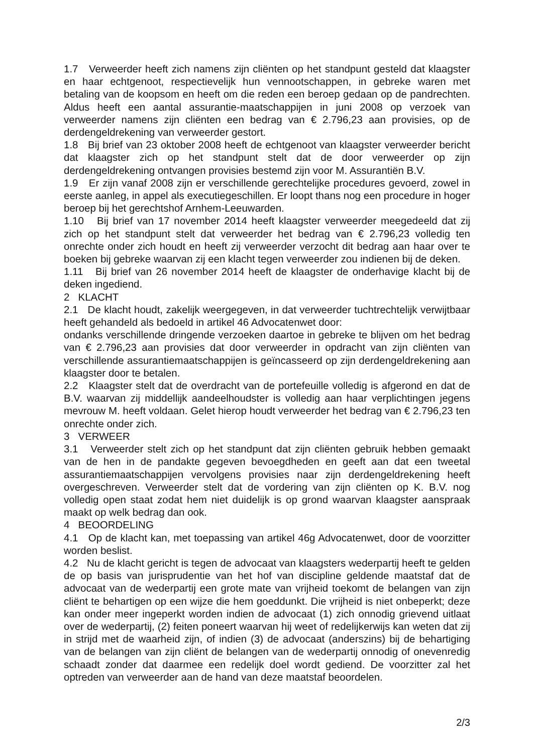1.7 Verweerder heeft zich namens zijn cliënten op het standpunt gesteld dat klaagster en haar echtgenoot, respectievelijk hun vennootschappen, in gebreke waren met betaling van de koopsom en heeft om die reden een beroep gedaan op de pandrechten. Aldus heeft een aantal assurantie-maatschappijen in juni 2008 op verzoek van verweerder namens zijn cliënten een bedrag van € 2.796,23 aan provisies, op de derdengeldrekening van verweerder gestort.
1.8 Bij brief van 23 oktober 2008 heeft de echtgenoot van klaagster verweerder bericht dat klaagster zich op het standpunt stelt dat de door verweerder op zijn derdengeldrekening ontvangen provisies bestemd zijn voor M. Assurantiën B.V.
1.9 Er zijn vanaf 2008 zijn er verschillende gerechtelijke procedures gevoerd, zowel in eerste aanleg, in appel als executiegeschillen. Er loopt thans nog een procedure in hoger beroep bij het gerechtshof Arnhem-Leeuwarden.
1.10 Bij brief van 17 november 2014 heeft klaagster verweerder meegedeeld dat zij zich op het standpunt stelt dat verweerder het bedrag van € 2.796,23 volledig ten onrechte onder zich houdt en heeft zij verweerder verzocht dit bedrag aan haar over te boeken bij gebreke waarvan zij een klacht tegen verweerder zou indienen bij de deken.
1.11 Bij brief van 26 november 2014 heeft de klaagster de onderhavige klacht bij de deken ingediend.
2 KLACHT
2.1 De klacht houdt, zakelijk weergegeven, in dat verweerder tuchtrechtelijk verwijtbaar heeft gehandeld als bedoeld in artikel 46 Advocatenwet door:
ondanks verschillende dringende verzoeken daartoe in gebreke te blijven om het bedrag van € 2.796,23 aan provisies dat door verweerder in opdracht van zijn cliënten van verschillende assurantiemaatschappijen is geïncasseerd op zijn derdengeldrekening aan klaagster door te betalen.
2.2 Klaagster stelt dat de overdracht van de portefeuille volledig is afgerond en dat de B.V. waarvan zij middellijk aandeelhoudster is volledig aan haar verplichtingen jegens mevrouw M. heeft voldaan. Gelet hierop houdt verweerder het bedrag van € 2.796,23 ten onrechte onder zich.
3 VERWEER
3.1 Verweerder stelt zich op het standpunt dat zijn cliënten gebruik hebben gemaakt van de hen in de pandakte gegeven bevoegdheden en geeft aan dat een tweetal assurantiemaatschappijen vervolgens provisies naar zijn derdengeldrekening heeft overgeschreven. Verweerder stelt dat de vordering van zijn cliënten op K. B.V. nog volledig open staat zodat hem niet duidelijk is op grond waarvan klaagster aanspraak maakt op welk bedrag dan ook.
4 BEOORDELING
4.1 Op de klacht kan, met toepassing van artikel 46g Advocatenwet, door de voorzitter worden beslist.
4.2 Nu de klacht gericht is tegen de advocaat van klaagsters wederpartij heeft te gelden de op basis van jurisprudentie van het hof van discipline geldende maatstaf dat de advocaat van de wederpartij een grote mate van vrijheid toekomt de belangen van zijn cliënt te behartigen op een wijze die hem goeddunkt. Die vrijheid is niet onbeperkt; deze kan onder meer ingeperkt worden indien de advocaat (1) zich onnodig grievend uitlaat over de wederpartij, (2) feiten poneert waarvan hij weet of redelijkerwijs kan weten dat zij in strijd met de waarheid zijn, of indien (3) de advocaat (anderszins) bij de behartiging van de belangen van zijn cliënt de belangen van de wederpartij onnodig of onevenredig schaadt zonder dat daarmee een redelijk doel wordt gediend. De voorzitter zal het optreden van verweerder aan de hand van deze maatstaf beoordelen.
2/3